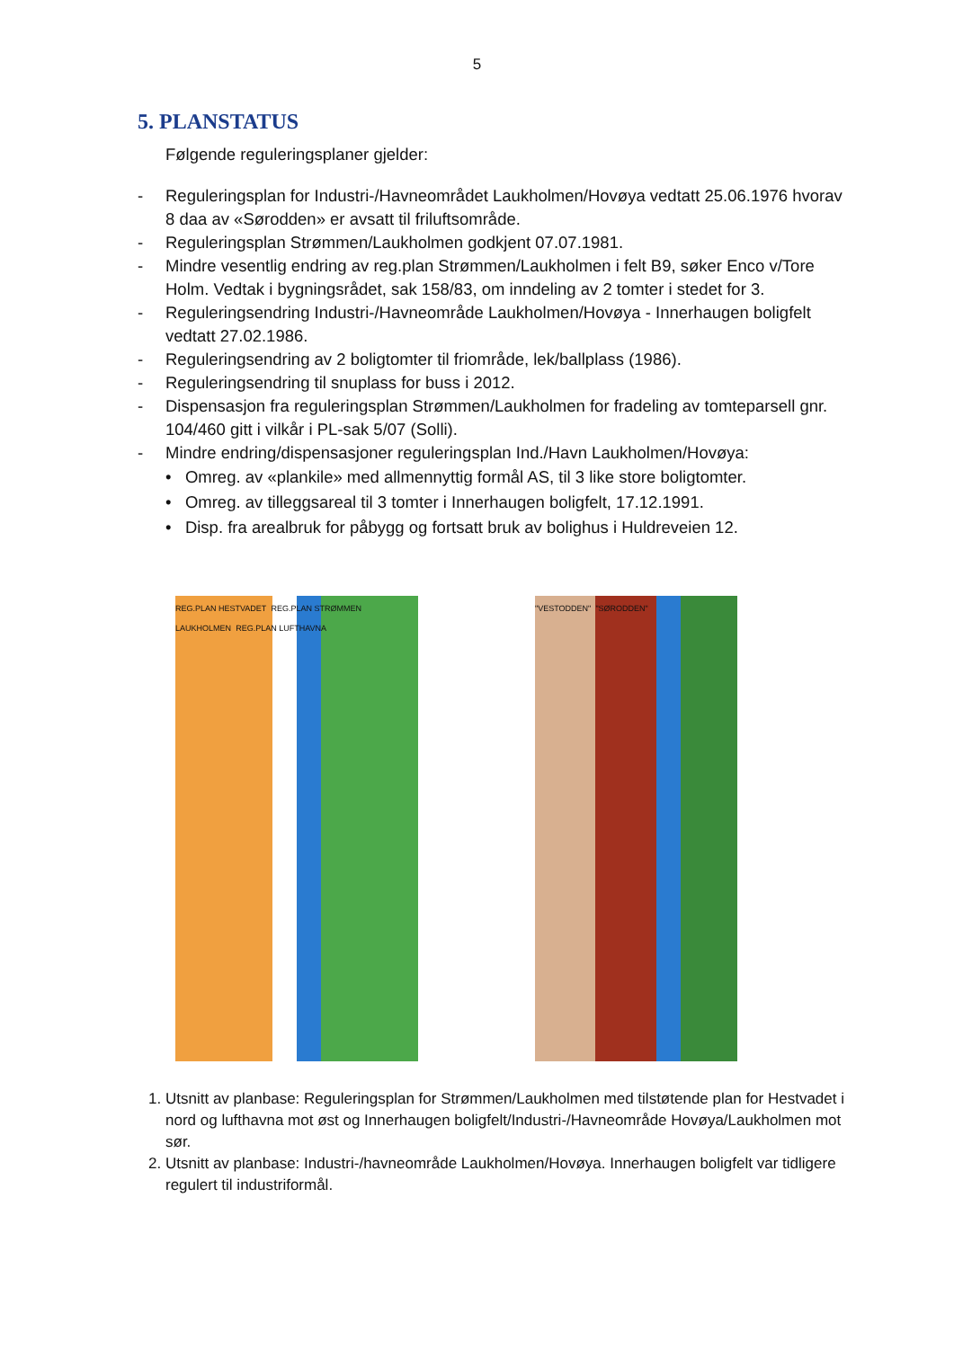5
5. PLANSTATUS
Følgende reguleringsplaner gjelder:
- Reguleringsplan for Industri-/Havneområdet Laukholmen/Hovøya vedtatt 25.06.1976 hvorav 8 daa av «Sørodden» er avsatt til friluftsområde.
- Reguleringsplan Strømmen/Laukholmen godkjent 07.07.1981.
- Mindre vesentlig endring av reg.plan Strømmen/Laukholmen i felt B9, søker Enco v/Tore Holm. Vedtak i bygningsrådet, sak 158/83, om inndeling av 2 tomter i stedet for 3.
- Reguleringsendring Industri-/Havneområde Laukholmen/Hovøya - Innerhaugen boligfelt vedtatt 27.02.1986.
- Reguleringsendring av 2 boligtomter til friområde, lek/ballplass (1986).
- Reguleringsendring til snuplass for buss i 2012.
- Dispensasjon fra reguleringsplan Strømmen/Laukholmen for fradeling av tomteparsell gnr. 104/460 gitt i vilkår i PL-sak 5/07 (Solli).
- Mindre endring/dispensasjoner reguleringsplan Ind./Havn Laukholmen/Hovøya:
• Omreg. av «plankile» med allmennyttig formål AS, til 3 like store boligtomter.
• Omreg. av tilleggsareal til 3 tomter i Innerhaugen boligfelt, 17.12.1991.
• Disp. fra arealbruk for påbygg og fortsatt bruk av bolighus i Huldreveien 12.
REG.PLAN HESTVADET REG.PLAN STRØMMEN LAUKHOLMEN REG.PLAN LUFTHAVNA
"VESTODDEN" "SØRODDEN"
1. Utsnitt av planbase: Reguleringsplan for Strømmen/Laukholmen med tilstøtende plan for Hestvadet i nord og lufthavna mot øst og Innerhaugen boligfelt/Industri-/Havneområde Hovøya/Laukholmen mot sør.
2. Utsnitt av planbase: Industri-/havneområde Laukholmen/Hovøya. Innerhaugen boligfelt var tidligere regulert til industriformål.